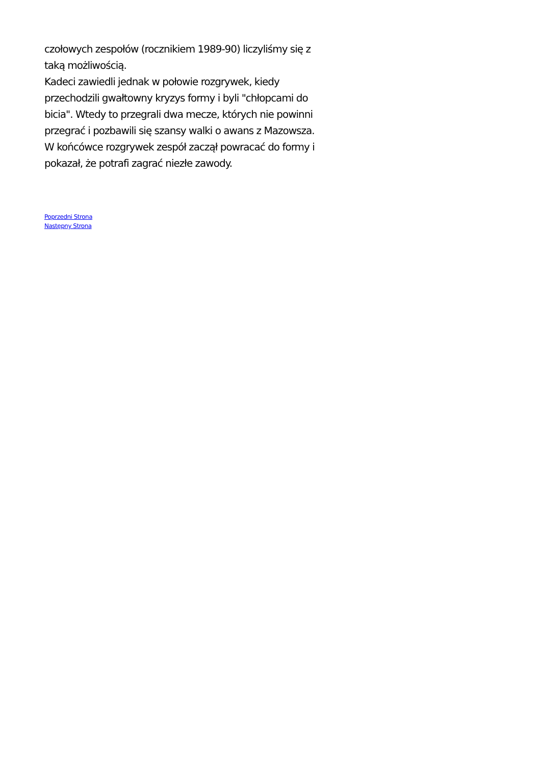czołowych zespołów (rocznikiem 1989-90) liczyliśmy się z taką możliwością.
Kadeci zawiedli jednak w połowie rozgrywek, kiedy przechodzili gwałtowny kryzys formy i byli "chłopcami do bicia". Wtedy to przegrali dwa mecze, których nie powinni przegrać i pozbawili się szansy walki o awans z Mazowsza.
W końcówce rozgrywek zespół zaczął powracać do formy i pokazał, że potrafi zagrać niezłe zawody.
Poprzedni Strona
Następny Strona